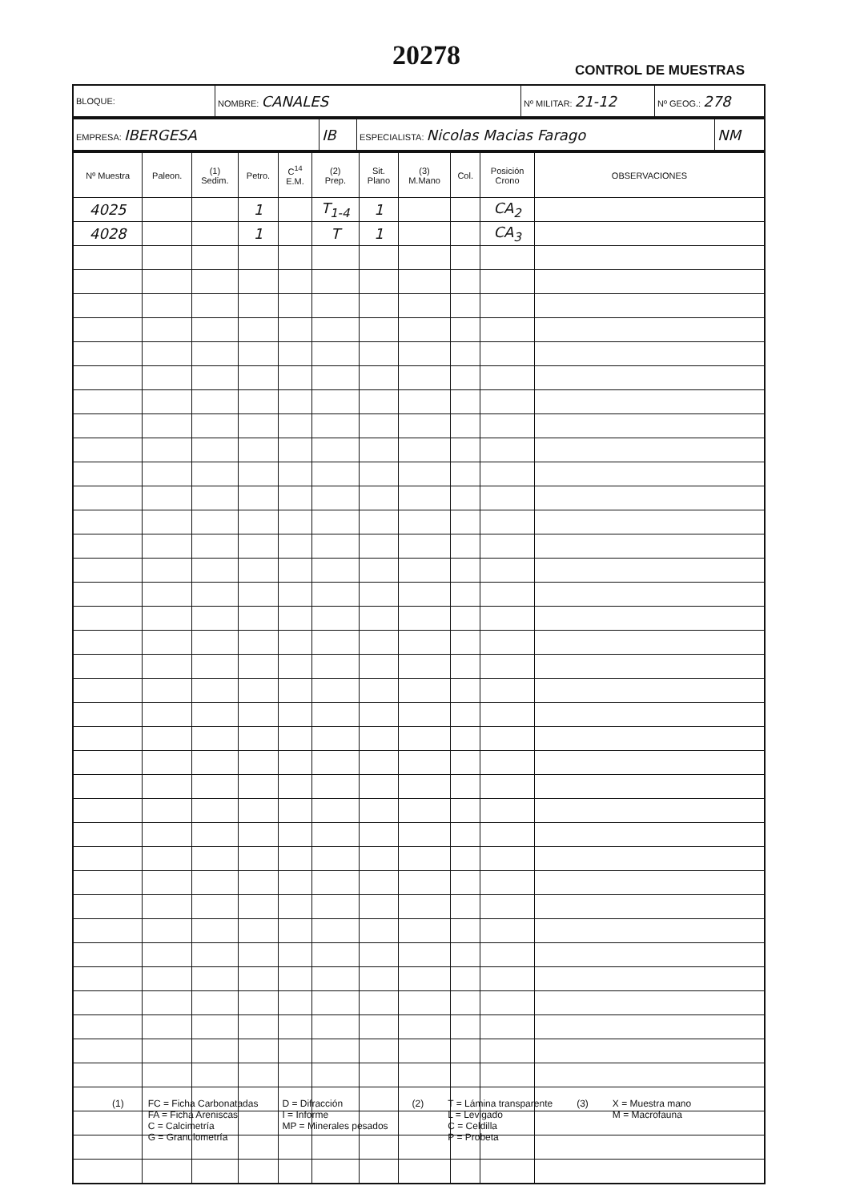20278 CONTROL DE MUESTRAS
| BLOQUE: | NOMBRE: CANALES | Nº MILITAR: 21-12 | Nº GEOG.: 278 |
| EMPRESA: IBERGESA | IB | ESPECIALISTA: Nicolas Macias Farago | NM |
| Nº Muestra | Paleon. | (1) Sedim. | Petro. | C<sup>14</sup> E.M. | (2) Prep. | Sit. Plano | (3) M.Mano | Col. | Posición Crono | OBSERVACIONES |
| --- | --- | --- | --- | --- | --- | --- | --- | --- | --- | --- |
| 4025 | | | 1 | | T<sub>1-4</sub> | 1 | | | CA<sub>2</sub> | |
| 4028 | | | 1 | | T | 1 | | | CA<sub>3</sub> | |
(1) FC = Ficha Carbonatadas
FA = Ficha Areniscas
C = Calcimetría
G = Granulometría
D = Difracción
I = Informe
MP = Minerales pesados
(2) T = Lámina transparente
L = Levigado
C = Celdilla
P = Probeta
(3) X = Muestra mano
M = Macrofauna